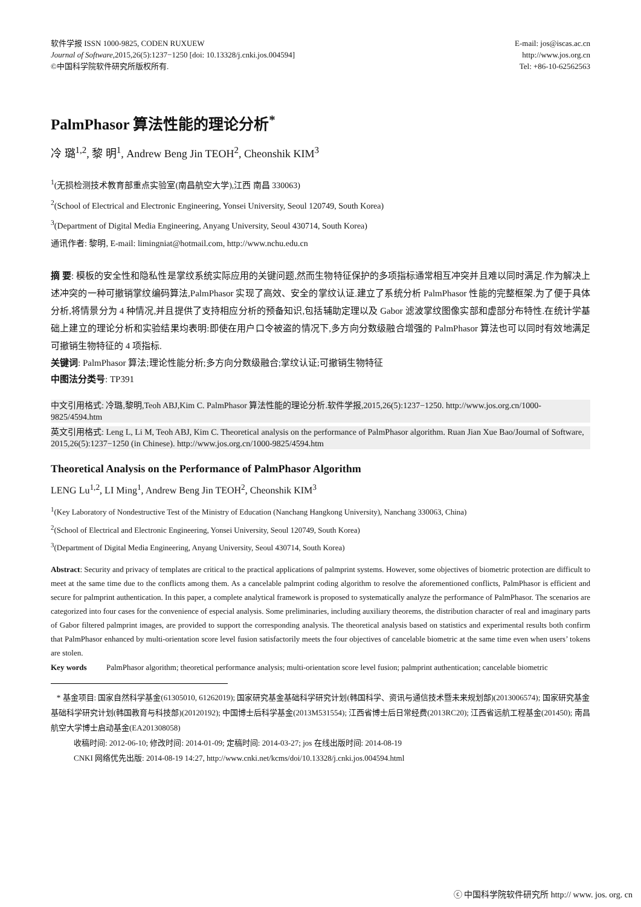软件学报 ISSN 1000-9825, CODEN RUXUEW
Journal of Software,2015,26(5):1237−1250 [doi: 10.13328/j.cnki.jos.004594]
©中国科学院软件研究所版权所有.
E-mail: jos@iscas.ac.cn
http://www.jos.org.cn
Tel: +86-10-62562563
PalmPhasor 算法性能的理论分析<sup>*</sup>
冷 璐<sup>1,2</sup>, 黎 明<sup>1</sup>, Andrew Beng Jin TEOH<sup>2</sup>, Cheonshik KIM<sup>3</sup>
<sup>1</sup> (无损检测技术教育部重点实验室(南昌航空大学),江西 南昌 330063)
<sup>2</sup> (School of Electrical and Electronic Engineering, Yonsei University, Seoul 120749, South Korea)
<sup>3</sup> (Department of Digital Media Engineering, Anyang University, Seoul 430714, South Korea)
通讯作者: 黎明, E-mail: limingniat@hotmail.com, http://www.nchu.edu.cn
摘 要: 模板的安全性和隐私性是掌纹系统实际应用的关键问题,然而生物特征保护的多项指标通常相互冲突并且难以同时满足.作为解决上述冲突的一种可撤销掌纹编码算法,PalmPhasor 实现了高效、安全的掌纹认证.建立了系统分析 PalmPhasor 性能的完整框架.为了便于具体分析,将情景分为 4 种情况,并且提供了支持相应分析的预备知识,包括辅助定理以及 Gabor 滤波掌纹图像实部和虚部分布特性.在统计学基础上建立的理论分析和实验结果均表明:即使在用户口令被盗的情况下,多方向分数级融合增强的 PalmPhasor 算法也可以同时有效地满足可撤销生物特征的 4 项指标.
关键词: PalmPhasor 算法;理论性能分析;多方向分数级融合;掌纹认证;可撤销生物特征
中图法分类号: TP391
中文引用格式: 冷璐,黎明,Teoh ABJ,Kim C. PalmPhasor 算法性能的理论分析.软件学报,2015,26(5):1237−1250. http://www.jos.org.cn/1000-9825/4594.htm
英文引用格式: Leng L, Li M, Teoh ABJ, Kim C. Theoretical analysis on the performance of PalmPhasor algorithm. Ruan Jian Xue Bao/Journal of Software, 2015,26(5):1237−1250 (in Chinese). http://www.jos.org.cn/1000-9825/4594.htm
Theoretical Analysis on the Performance of PalmPhasor Algorithm
LENG Lu<sup>1,2</sup>, LI Ming<sup>1</sup>, Andrew Beng Jin TEOH<sup>2</sup>, Cheonshik KIM<sup>3</sup>
<sup>1</sup> (Key Laboratory of Nondestructive Test of the Ministry of Education (Nanchang Hangkong University), Nanchang 330063, China)
<sup>2</sup> (School of Electrical and Electronic Engineering, Yonsei University, Seoul 120749, South Korea)
<sup>3</sup> (Department of Digital Media Engineering, Anyang University, Seoul 430714, South Korea)
Abstract: Security and privacy of templates are critical to the practical applications of palmprint systems. However, some objectives of biometric protection are difficult to meet at the same time due to the conflicts among them. As a cancelable palmprint coding algorithm to resolve the aforementioned conflicts, PalmPhasor is efficient and secure for palmprint authentication. In this paper, a complete analytical framework is proposed to systematically analyze the performance of PalmPhasor. The scenarios are categorized into four cases for the convenience of especial analysis. Some preliminaries, including auxiliary theorems, the distribution character of real and imaginary parts of Gabor filtered palmprint images, are provided to support the corresponding analysis. The theoretical analysis based on statistics and experimental results both confirm that PalmPhasor enhanced by multi-orientation score level fusion satisfactorily meets the four objectives of cancelable biometric at the same time even when users’ tokens are stolen.
Key words PalmPhasor algorithm; theoretical performance analysis; multi-orientation score level fusion; palmprint authentication; cancelable biometric
* 基金项目: 国家自然科学基金(61305010, 61262019); 国家研究基金基础科学研究计划(韩国科学、资讯与通信技术暨未来规划部)(2013006574); 国家研究基金基础科学研究计划(韩国教育与科技部)(20120192); 中国博士后科学基金(2013M531554); 江西省博士后日常经费(2013RC20); 江西省远航工程基金(201450); 南昌航空大学博士启动基金(EA201308058)
收稿时间: 2012-06-10; 修改时间: 2014-01-09; 定稿时间: 2014-03-27; jos 在线出版时间: 2014-08-19
CNKI 网络优先出版: 2014-08-19 14:27, http://www.cnki.net/kcms/doi/10.13328/j.cnki.jos.004594.html
ⓒ 中国科学院软件研究所 http:// www. jos. org. cn